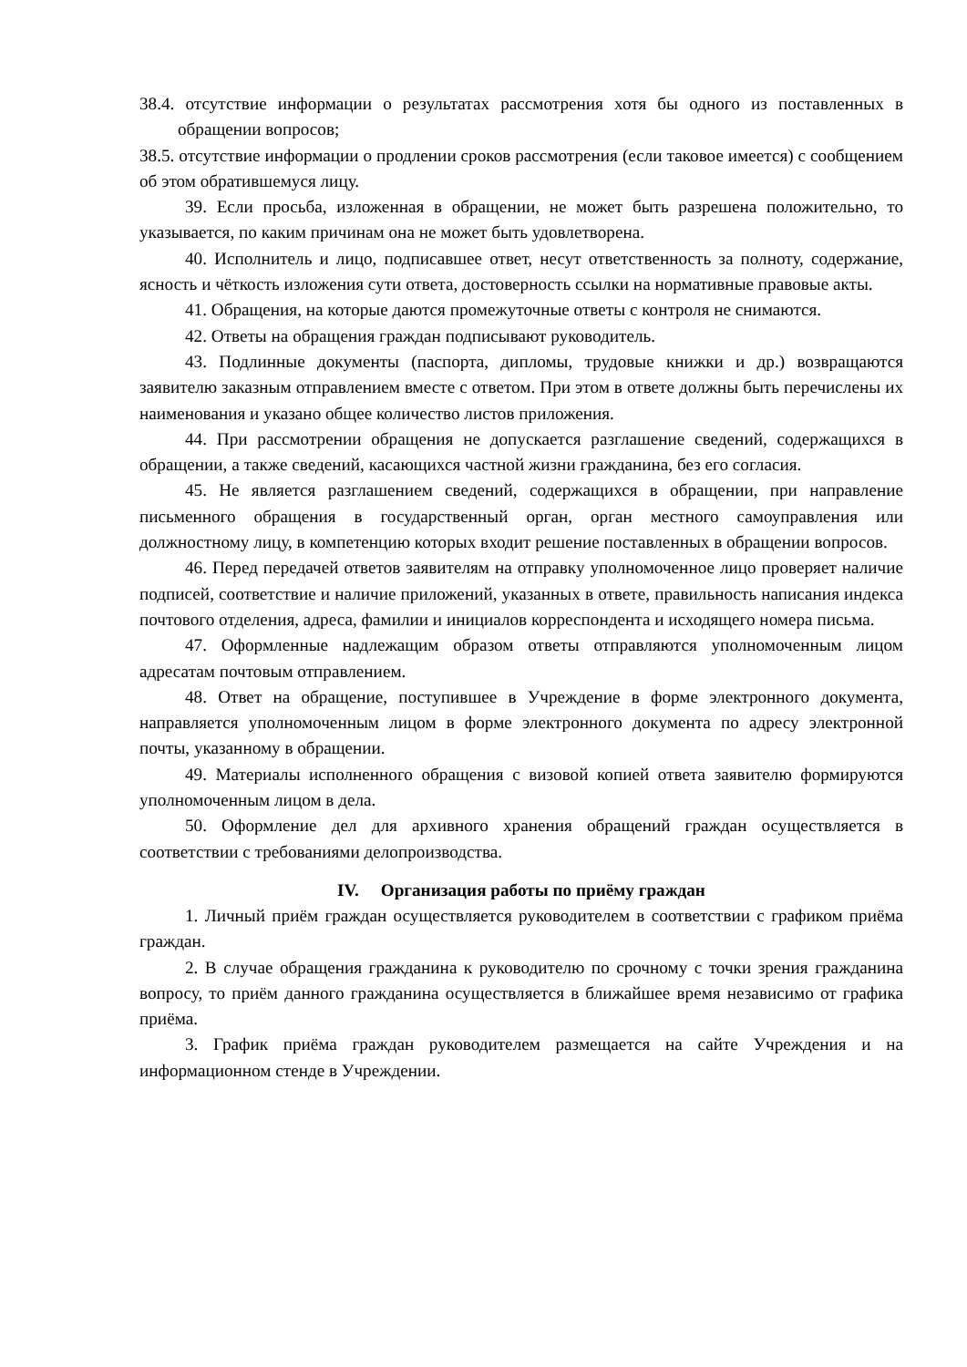38.4. отсутствие информации о результатах рассмотрения хотя бы одного из поставленных в обращении вопросов;
38.5. отсутствие информации о продлении сроков рассмотрения (если таковое имеется) с сообщением об этом обратившемуся лицу.
39. Если просьба, изложенная в обращении, не может быть разрешена положительно, то указывается, по каким причинам она не может быть удовлетворена.
40. Исполнитель и лицо, подписавшее ответ, несут ответственность за полноту, содержание, ясность и чёткость изложения сути ответа, достоверность ссылки на нормативные правовые акты.
41. Обращения, на которые даются промежуточные ответы с контроля не снимаются.
42. Ответы на обращения граждан подписывают руководитель.
43. Подлинные документы (паспорта, дипломы, трудовые книжки и др.) возвращаются заявителю заказным отправлением вместе с ответом. При этом в ответе должны быть перечислены их наименования и указано общее количество листов приложения.
44. При рассмотрении обращения не допускается разглашение сведений, содержащихся в обращении, а также сведений, касающихся частной жизни гражданина, без его согласия.
45. Не является разглашением сведений, содержащихся в обращении, при направление письменного обращения в государственный орган, орган местного самоуправления или должностному лицу, в компетенцию которых входит решение поставленных в обращении вопросов.
46. Перед передачей ответов заявителям на отправку уполномоченное лицо проверяет наличие подписей, соответствие и наличие приложений, указанных в ответе, правильность написания индекса почтового отделения, адреса, фамилии и инициалов корреспондента и исходящего номера письма.
47. Оформленные надлежащим образом ответы отправляются уполномоченным лицом адресатам почтовым отправлением.
48. Ответ на обращение, поступившее в Учреждение в форме электронного документа, направляется уполномоченным лицом в форме электронного документа по адресу электронной почты, указанному в обращении.
49. Материалы исполненного обращения с визовой копией ответа заявителю формируются уполномоченным лицом в дела.
50. Оформление дел для архивного хранения обращений граждан осуществляется в соответствии с требованиями делопроизводства.
IV. Организация работы по приёму граждан
1. Личный приём граждан осуществляется руководителем в соответствии с графиком приёма граждан.
2. В случае обращения гражданина к руководителю по срочному с точки зрения гражданина вопросу, то приём данного гражданина осуществляется в ближайшее время независимо от графика приёма.
3. График приёма граждан руководителем размещается на сайте Учреждения и на информационном стенде в Учреждении.